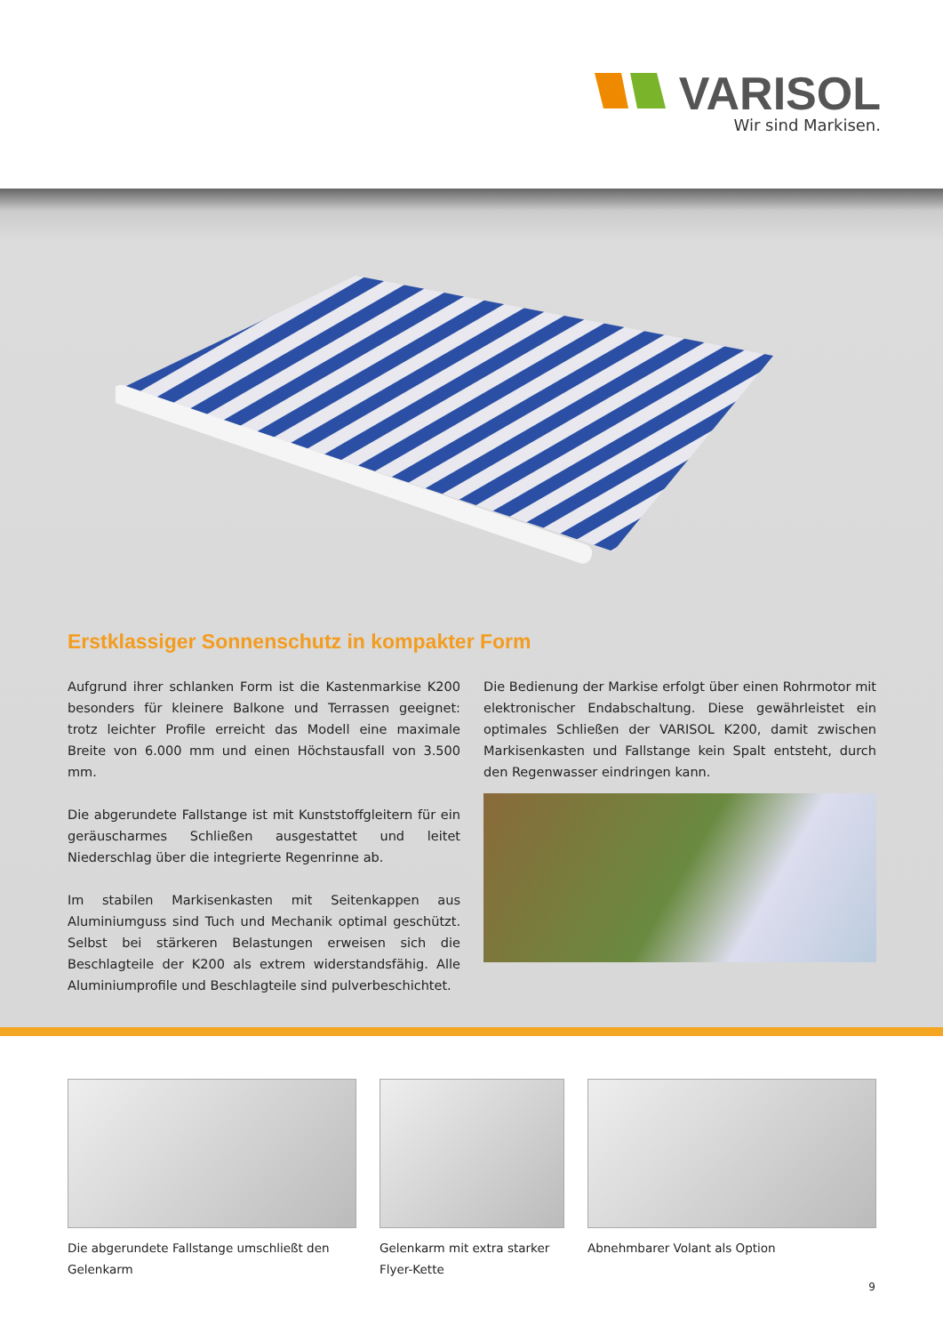VARISOL
Wir sind Markisen.
Erstklassiger Sonnenschutz in kompakter Form
Aufgrund ihrer schlanken Form ist die Kastenmarkise K200 besonders für kleinere Balkone und Terrassen geeignet: trotz leichter Profile erreicht das Modell eine maximale Breite von 6.000 mm und einen Höchstausfall von 3.500 mm.
Die abgerundete Fallstange ist mit Kunststoffgleitern für ein geräuscharmes Schließen ausgestattet und leitet Niederschlag über die integrierte Regenrinne ab.
Im stabilen Markisenkasten mit Seitenkappen aus Aluminiumguss sind Tuch und Mechanik optimal geschützt. Selbst bei stärkeren Belastungen erweisen sich die Beschlagteile der K200 als extrem widerstandsfähig. Alle Aluminiumprofile und Beschlagteile sind pulverbeschichtet.
Die Bedienung der Markise erfolgt über einen Rohrmotor mit elektronischer Endabschaltung. Diese gewährleistet ein optimales Schließen der VARISOL K200, damit zwischen Markisenkasten und Fallstange kein Spalt entsteht, durch den Regenwasser eindringen kann.
Die abgerundete Fallstange umschließt den Gelenkarm
Gelenkarm mit extra starker Flyer-Kette
Abnehmbarer Volant als Option
9